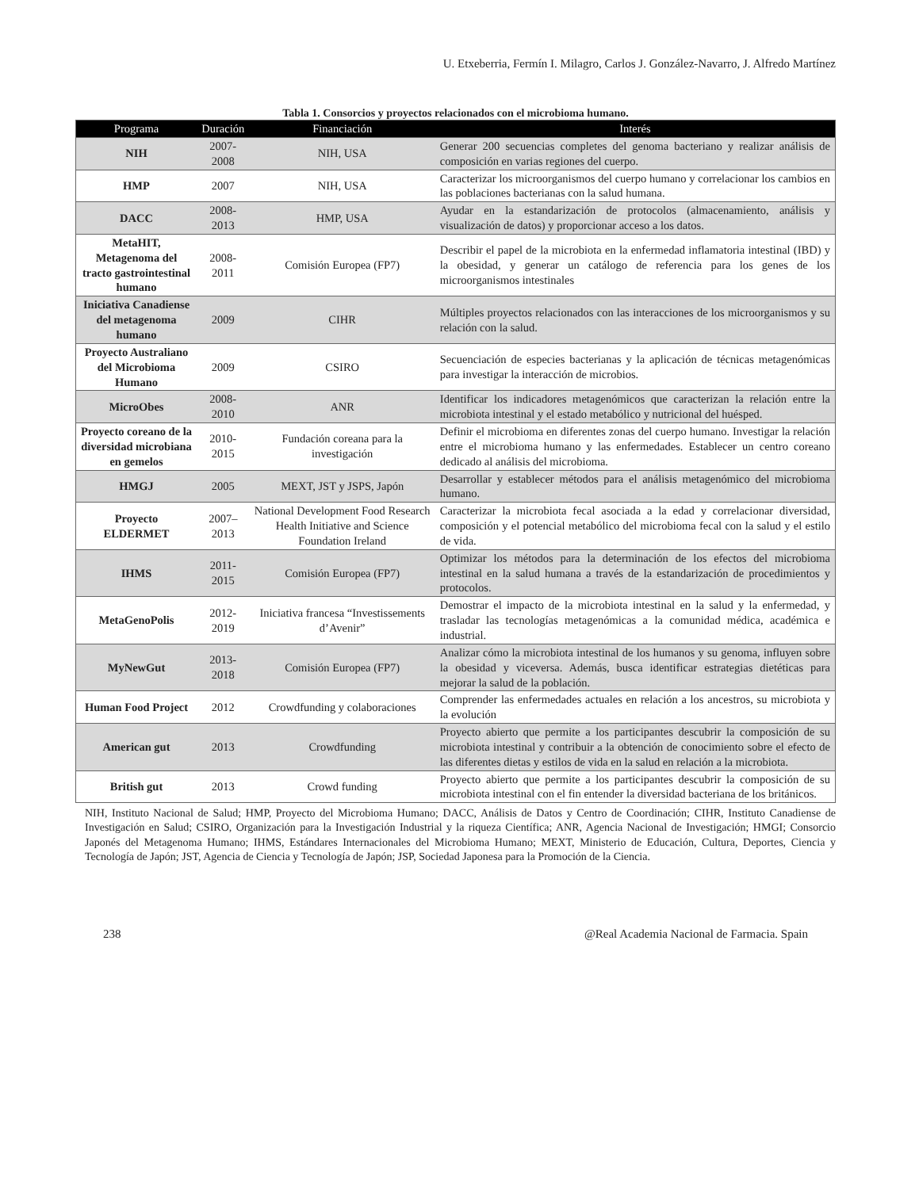U. Etxeberria, Fermín I. Milagro, Carlos J. González-Navarro, J. Alfredo Martínez
Tabla 1. Consorcios y proyectos relacionados con el microbioma humano.
| Programa | Duración | Financiación | Interés |
| --- | --- | --- | --- |
| NIH | 2007-2008 | NIH, USA | Generar 200 secuencias completes del genoma bacteriano y realizar análisis de composición en varias regiones del cuerpo. |
| HMP | 2007 | NIH, USA | Caracterizar los microorganismos del cuerpo humano y correlacionar los cambios en las poblaciones bacterianas con la salud humana. |
| DACC | 2008-2013 | HMP, USA | Ayudar en la estandarización de protocolos (almacenamiento, análisis y visualización de datos) y proporcionar acceso a los datos. |
| MetaHIT, Metagenoma del tracto gastrointestinal humano | 2008-2011 | Comisión Europea (FP7) | Describir el papel de la microbiota en la enfermedad inflamatoria intestinal (IBD) y la obesidad, y generar un catálogo de referencia para los genes de los microorganismos intestinales |
| Iniciativa Canadiense del metagenoma humano | 2009 | CIHR | Múltiples proyectos relacionados con las interacciones de los microorganismos y su relación con la salud. |
| Proyecto Australiano del Microbioma Humano | 2009 | CSIRO | Secuenciación de especies bacterianas y la aplicación de técnicas metagenómicas para investigar la interacción de microbios. |
| MicroObes | 2008-2010 | ANR | Identificar los indicadores metagenómicos que caracterizan la relación entre la microbiota intestinal y el estado metabólico y nutricional del huésped. |
| Proyecto coreano de la diversidad microbiana en gemelos | 2010-2015 | Fundación coreana para la investigación | Definir el microbioma en diferentes zonas del cuerpo humano. Investigar la relación entre el microbioma humano y las enfermedades. Establecer un centro coreano dedicado al análisis del microbioma. |
| HMGJ | 2005 | MEXT, JST y JSPS, Japón | Desarrollar y establecer métodos para el análisis metagenómico del microbioma humano. |
| Proyecto ELDERMET | 2007–2013 | National Development Food Research Health Initiative and Science Foundation Ireland | Caracterizar la microbiota fecal asociada a la edad y correlacionar diversidad, composición y el potencial metabólico del microbioma fecal con la salud y el estilo de vida. |
| IHMS | 2011-2015 | Comisión Europea (FP7) | Optimizar los métodos para la determinación de los efectos del microbioma intestinal en la salud humana a través de la estandarización de procedimientos y protocolos. |
| MetaGenoPolis | 2012-2019 | Iniciativa francesa “Investissements d’Avenir” | Demostrar el impacto de la microbiota intestinal en la salud y la enfermedad, y trasladar las tecnologías metagenómicas a la comunidad médica, académica e industrial. |
| MyNewGut | 2013-2018 | Comisión Europea (FP7) | Analizar cómo la microbiota intestinal de los humanos y su genoma, influyen sobre la obesidad y viceversa. Además, busca identificar estrategias dietéticas para mejorar la salud de la población. |
| Human Food Project | 2012 | Crowdfunding y colaboraciones | Comprender las enfermedades actuales en relación a los ancestros, su microbiota y la evolución |
| American gut | 2013 | Crowdfunding | Proyecto abierto que permite a los participantes descubrir la composición de su microbiota intestinal y contribuir a la obtención de conocimiento sobre el efecto de las diferentes dietas y estilos de vida en la salud en relación a la microbiota. |
| British gut | 2013 | Crowd funding | Proyecto abierto que permite a los participantes descubrir la composición de su microbiota intestinal con el fin entender la diversidad bacteriana de los británicos. |
NIH, Instituto Nacional de Salud; HMP, Proyecto del Microbioma Humano; DACC, Análisis de Datos y Centro de Coordinación; CIHR, Instituto Canadiense de Investigación en Salud; CSIRO, Organización para la Investigación Industrial y la riqueza Científica; ANR, Agencia Nacional de Investigación; HMGI; Consorcio Japonés del Metagenoma Humano; IHMS, Estándares Internacionales del Microbioma Humano; MEXT, Ministerio de Educación, Cultura, Deportes, Ciencia y Tecnología de Japón; JST, Agencia de Ciencia y Tecnología de Japón; JSP, Sociedad Japonesa para la Promoción de la Ciencia.
238 @Real Academia Nacional de Farmacia. Spain